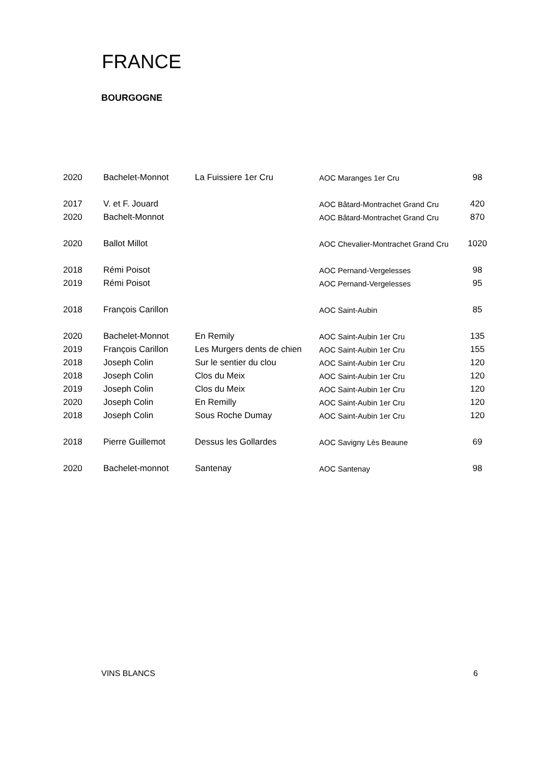FRANCE
BOURGOGNE
| 2020 | Bachelet-Monnot | La Fuissiere 1er Cru | AOC Maranges 1er Cru | 98 |
| 2017 | V. et F. Jouard | | AOC Bâtard-Montrachet Grand Cru | 420 |
| 2020 | Bachelt-Monnot | | AOC Bâtard-Montrachet Grand Cru | 870 |
| 2020 | Ballot Millot | | AOC Chevalier-Montrachet Grand Cru | 1020 |
| 2018 | Rémi Poisot | | AOC Pernand-Vergelesses | 98 |
| 2019 | Rémi Poisot | | AOC Pernand-Vergelesses | 95 |
| 2018 | François Carillon | | AOC Saint-Aubin | 85 |
| 2020 | Bachelet-Monnot | En Remily | AOC Saint-Aubin 1er Cru | 135 |
| 2019 | François Carillon | Les Murgers dents de chien | AOC Saint-Aubin 1er Cru | 155 |
| 2018 | Joseph Colin | Sur le sentier du clou | AOC Saint-Aubin 1er Cru | 120 |
| 2018 | Joseph Colin | Clos du Meix | AOC Saint-Aubin 1er Cru | 120 |
| 2019 | Joseph Colin | Clos du Meix | AOC Saint-Aubin 1er Cru | 120 |
| 2020 | Joseph Colin | En Remilly | AOC Saint-Aubin 1er Cru | 120 |
| 2018 | Joseph Colin | Sous Roche Dumay | AOC Saint-Aubin 1er Cru | 120 |
| 2018 | Pierre Guillemot | Dessus les Gollardes | AOC Savigny Lès Beaune | 69 |
| 2020 | Bachelet-monnot | Santenay | AOC Santenay | 98 |
VINS BLANCS 6